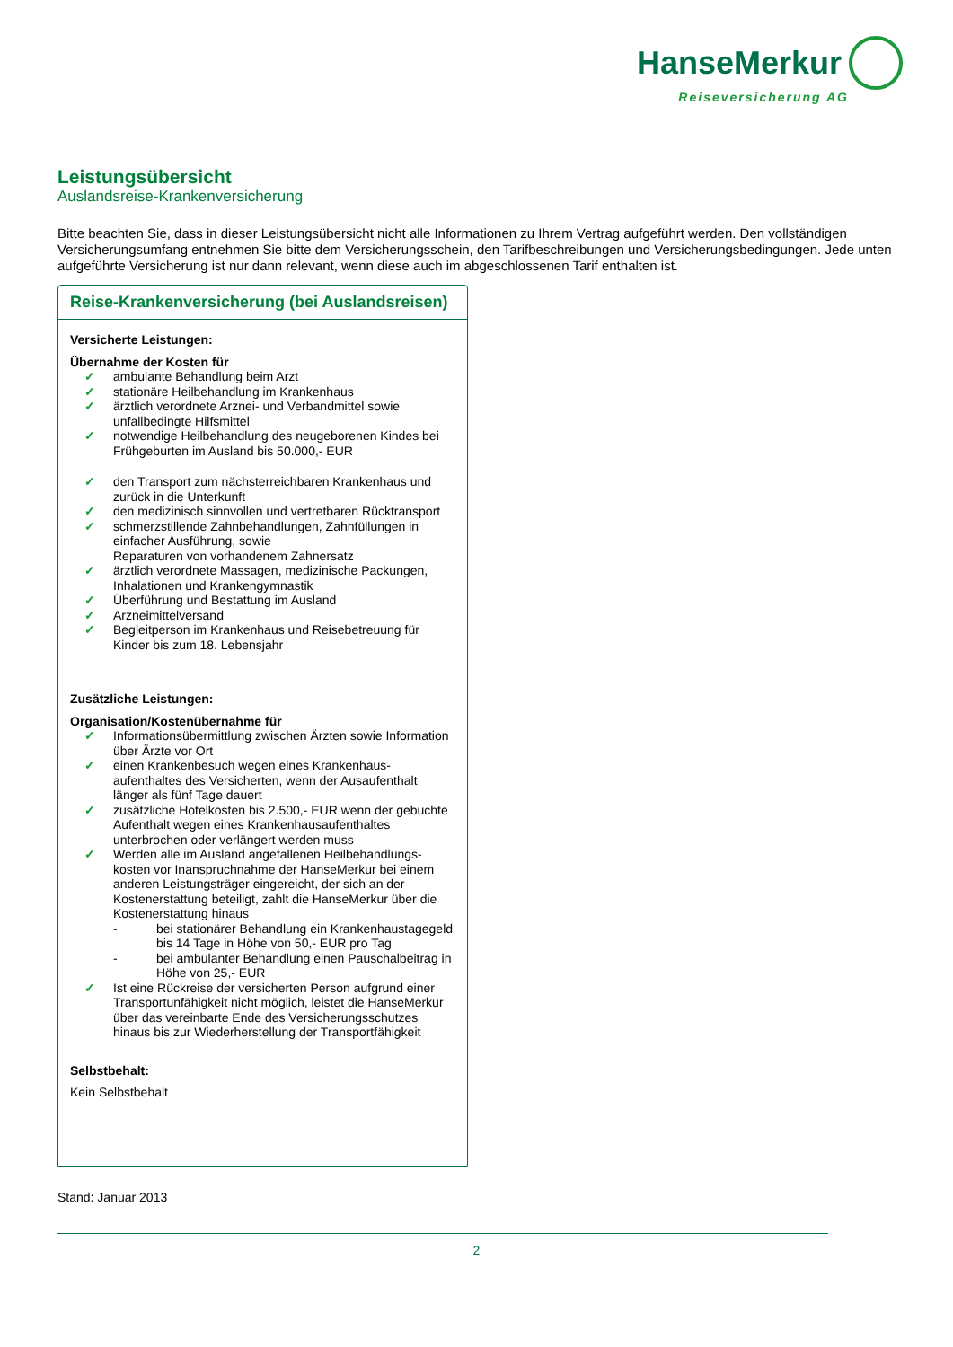HanseMerkur
Reiseversicherung AG
Leistungsübersicht
Auslandsreise-Krankenversicherung
Bitte beachten Sie, dass in dieser Leistungsübersicht nicht alle Informationen zu Ihrem Vertrag aufgeführt werden. Den vollständigen Versicherungsumfang entnehmen Sie bitte dem Versicherungsschein, den Tarifbeschreibungen und Versicherungsbedingungen. Jede unten aufgeführte Versicherung ist nur dann relevant, wenn diese auch im abgeschlossenen Tarif enthalten ist.
Reise-Krankenversicherung (bei Auslandsreisen)
Versicherte Leistungen:
Übernahme der Kosten für
✓ ambulante Behandlung beim Arzt
✓ stationäre Heilbehandlung im Krankenhaus
✓ ärztlich verordnete Arznei- und Verbandmittel sowie unfallbedingte Hilfsmittel
✓ notwendige Heilbehandlung des neugeborenen Kindes bei Frühgeburten im Ausland bis 50.000,- EUR
✓ den Transport zum nächsterreichbaren Krankenhaus und zurück in die Unterkunft
✓ den medizinisch sinnvollen und vertretbaren Rücktransport
✓ schmerzstillende Zahnbehandlungen, Zahnfüllungen in einfacher Ausführung, sowie
Reparaturen von vorhandenem Zahnersatz
✓ ärztlich verordnete Massagen, medizinische Packungen, Inhalationen und Krankengymnastik
✓ Überführung und Bestattung im Ausland
✓ Arzneimittelversand
✓ Begleitperson im Krankenhaus und Reisebetreuung für Kinder bis zum 18. Lebensjahr
Zusätzliche Leistungen:
Organisation/Kostenübernahme für
✓ Informationsübermittlung zwischen Ärzten sowie Information über Ärzte vor Ort
✓ einen Krankenbesuch wegen eines Krankenhaus-aufenthaltes des Versicherten, wenn der Ausaufenthalt länger als fünf Tage dauert
✓ zusätzliche Hotelkosten bis 2.500,- EUR wenn der gebuchte Aufenthalt wegen eines Krankenhausaufenthaltes unterbrochen oder verlängert werden muss
✓ Werden alle im Ausland angefallenen Heilbehandlungs-kosten vor Inanspruchnahme der HanseMerkur bei einem anderen Leistungsträger eingereicht, der sich an der Kostenerstattung beteiligt, zahlt die HanseMerkur über die Kostenerstattung hinaus
- bei stationärer Behandlung ein Krankenhaustagegeld bis 14 Tage in Höhe von 50,- EUR pro Tag
- bei ambulanter Behandlung einen Pauschalbeitrag in Höhe von 25,- EUR
✓ Ist eine Rückreise der versicherten Person aufgrund einer Transportunfähigkeit nicht möglich, leistet die HanseMerkur über das vereinbarte Ende des Versicherungsschutzes hinaus bis zur Wiederherstellung der Transportfähigkeit
Selbstbehalt:
Kein Selbstbehalt
Stand: Januar 2013
2